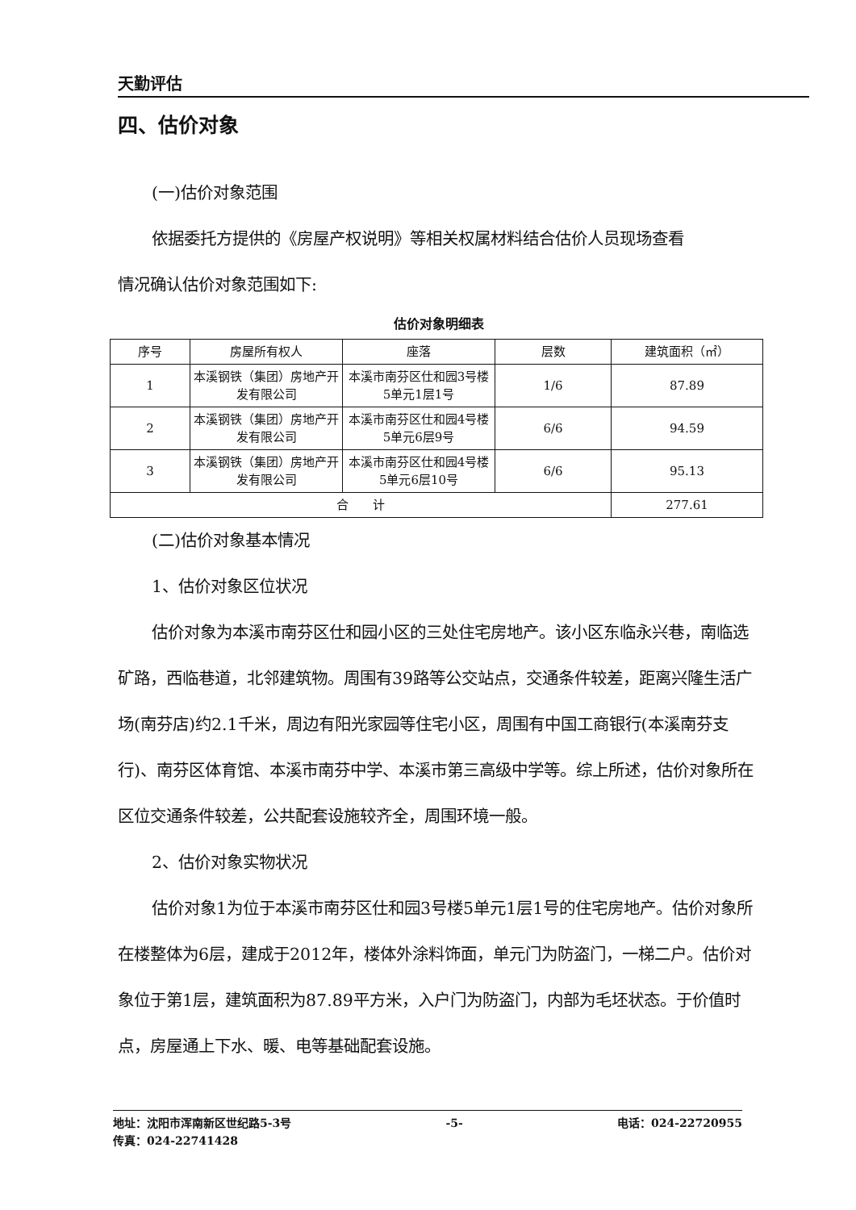天勤评估
四、估价对象
(一)估价对象范围
依据委托方提供的《房屋产权说明》等相关权属材料结合估价人员现场查看
情况确认估价对象范围如下:
估价对象明细表
| 序号 | 房屋所有权人 | 座落 | 层数 | 建筑面积（㎡） |
| 1 | 本溪钢铁（集团）房地产开发有限公司 | 本溪市南芬区仕和园3号楼5单元1层1号 | 1/6 | 87.89 |
| 2 | 本溪钢铁（集团）房地产开发有限公司 | 本溪市南芬区仕和园4号楼5单元6层9号 | 6/6 | 94.59 |
| 3 | 本溪钢铁（集团）房地产开发有限公司 | 本溪市南芬区仕和园4号楼5单元6层10号 | 6/6 | 95.13 |
| 合 计 | | | | 277.61 |
(二)估价对象基本情况
1、估价对象区位状况
估价对象为本溪市南芬区仕和园小区的三处住宅房地产。该小区东临永兴巷，南临选矿路，西临巷道，北邻建筑物。周围有39路等公交站点，交通条件较差，距离兴隆生活广场(南芬店)约2.1千米，周边有阳光家园等住宅小区，周围有中国工商银行(本溪南芬支行)、南芬区体育馆、本溪市南芬中学、本溪市第三高级中学等。综上所述，估价对象所在区位交通条件较差，公共配套设施较齐全，周围环境一般。
2、估价对象实物状况
估价对象1为位于本溪市南芬区仕和园3号楼5单元1层1号的住宅房地产。估价对象所在楼整体为6层，建成于2012年，楼体外涂料饰面，单元门为防盗门，一梯二户。估价对象位于第1层，建筑面积为87.89平方米，入户门为防盗门，内部为毛坯状态。于价值时点，房屋通上下水、暖、电等基础配套设施。
地址：沈阳市浑南新区世纪路5-3号 -5- 电话：024-22720955
传真：024-22741428